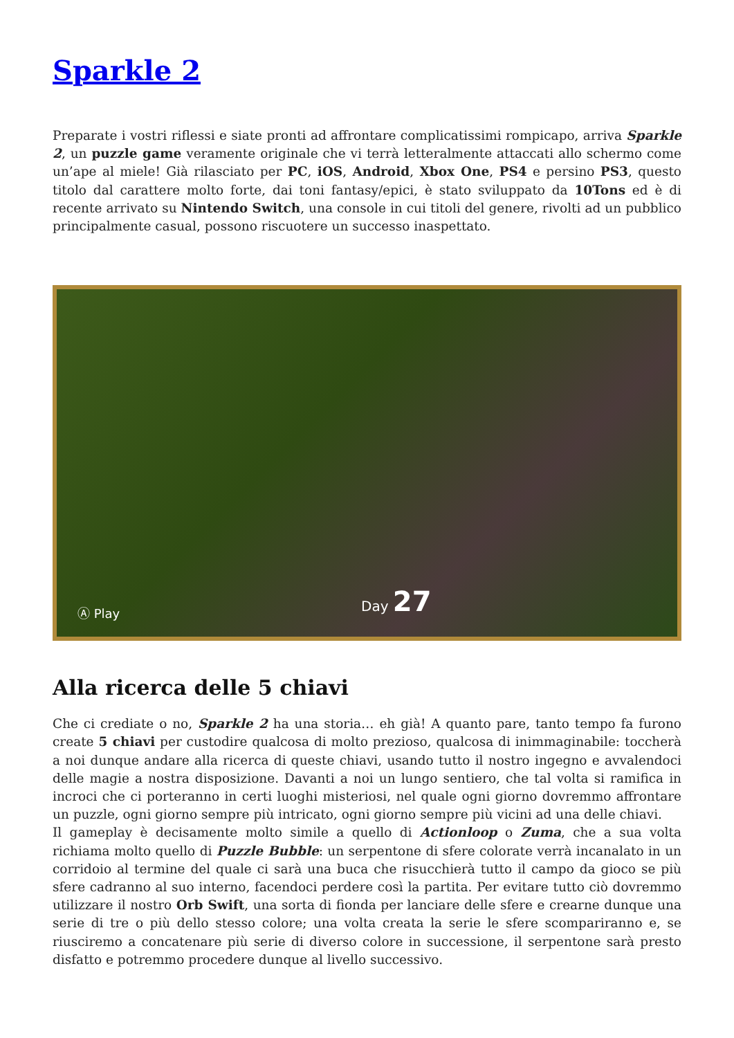Sparkle 2
Preparate i vostri riflessi e siate pronti ad affrontare complicatissimi rompicapo, arriva Sparkle 2, un puzzle game veramente originale che vi terrà letteralmente attaccati allo schermo come un’ape al miele! Già rilasciato per PC, iOS, Android, Xbox One, PS4 e persino PS3, questo titolo dal carattere molto forte, dai toni fantasy/epici, è stato sviluppato da 10Tons ed è di recente arrivato su Nintendo Switch, una console in cui titoli del genere, rivolti ad un pubblico principalmente casual, possono riscuotere un successo inaspettato.
Ⓐ Play Day 27
Alla ricerca delle 5 chiavi
Che ci crediate o no, Sparkle 2 ha una storia… eh già! A quanto pare, tanto tempo fa furono create 5 chiavi per custodire qualcosa di molto prezioso, qualcosa di inimmaginabile: toccherà a noi dunque andare alla ricerca di queste chiavi, usando tutto il nostro ingegno e avvalendoci delle magie a nostra disposizione. Davanti a noi un lungo sentiero, che tal volta si ramifica in incroci che ci porteranno in certi luoghi misteriosi, nel quale ogni giorno dovremmo affrontare un puzzle, ogni giorno sempre più intricato, ogni giorno sempre più vicini ad una delle chiavi.
Il gameplay è decisamente molto simile a quello di Actionloop o Zuma, che a sua volta richiama molto quello di Puzzle Bubble: un serpentone di sfere colorate verrà incanalato in un corridoio al termine del quale ci sarà una buca che risucchierà tutto il campo da gioco se più sfere cadranno al suo interno, facendoci perdere così la partita. Per evitare tutto ciò dovremmo utilizzare il nostro Orb Swift, una sorta di fionda per lanciare delle sfere e crearne dunque una serie di tre o più dello stesso colore; una volta creata la serie le sfere scompariranno e, se riusciremo a concatenare più serie di diverso colore in successione, il serpentone sarà presto disfatto e potremmo procedere dunque al livello successivo.